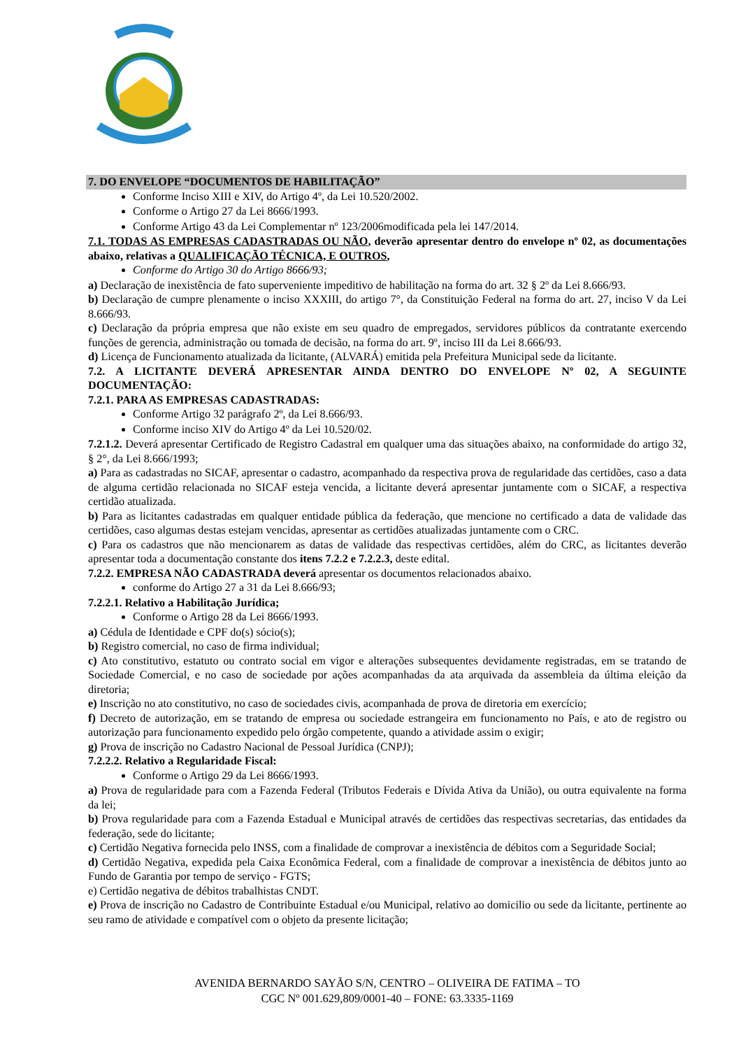7. DO ENVELOPE “DOCUMENTOS DE HABILITAÇÃO”
Conforme Inciso XIII e XIV, do Artigo 4º, da Lei 10.520/2002.
Conforme o Artigo 27 da Lei 8666/1993.
Conforme Artigo 43 da Lei Complementar nº 123/2006modificada pela lei 147/2014.
7.1. TODAS AS EMPRESAS CADASTRADAS OU NÃO, deverão apresentar dentro do envelope nº 02, as documentações abaixo, relativas a QUALIFICAÇÃO TÉCNICA, E OUTROS,
Conforme do Artigo 30 do Artigo 8666/93;
a) Declaração de inexistência de fato superveniente impeditivo de habilitação na forma do art. 32 § 2º da Lei 8.666/93.
b) Declaração de cumpre plenamente o inciso XXXIII, do artigo 7°, da Constituição Federal na forma do art. 27, inciso V da Lei 8.666/93.
c) Declaração da própria empresa que não existe em seu quadro de empregados, servidores públicos da contratante exercendo funções de gerencia, administração ou tomada de decisão, na forma do art. 9º, inciso III da Lei 8.666/93.
d) Licença de Funcionamento atualizada da licitante, (ALVARÁ) emitida pela Prefeitura Municipal sede da licitante.
7.2. A LICITANTE DEVERÁ APRESENTAR AINDA DENTRO DO ENVELOPE Nº 02, A SEGUINTE DOCUMENTAÇÃO:
7.2.1. PARA AS EMPRESAS CADASTRADAS:
Conforme Artigo 32 parágrafo 2º, da Lei 8.666/93.
Conforme inciso XIV do Artigo 4º da Lei 10.520/02.
7.2.1.2. Deverá apresentar Certificado de Registro Cadastral em qualquer uma das situações abaixo, na conformidade do artigo 32, § 2°, da Lei 8.666/1993;
a) Para as cadastradas no SICAF, apresentar o cadastro, acompanhado da respectiva prova de regularidade das certidões, caso a data de alguma certidão relacionada no SICAF esteja vencida, a licitante deverá apresentar juntamente com o SICAF, a respectiva certidão atualizada.
b) Para as licitantes cadastradas em qualquer entidade pública da federação, que mencione no certificado a data de validade das certidões, caso algumas destas estejam vencidas, apresentar as certidões atualizadas juntamente com o CRC.
c) Para os cadastros que não mencionarem as datas de validade das respectivas certidões, além do CRC, as licitantes deverão apresentar toda a documentação constante dos itens 7.2.2 e 7.2.2.3, deste edital.
7.2.2. EMPRESA NÃO CADASTRADA deverá apresentar os documentos relacionados abaixo.
conforme do Artigo 27 a 31 da Lei 8.666/93;
7.2.2.1. Relativo a Habilitação Jurídica;
Conforme o Artigo 28 da Lei 8666/1993.
a) Cédula de Identidade e CPF do(s) sócio(s);
b) Registro comercial, no caso de firma individual;
c) Ato constitutivo, estatuto ou contrato social em vigor e alterações subsequentes devidamente registradas, em se tratando de Sociedade Comercial, e no caso de sociedade por ações acompanhadas da ata arquivada da assembleia da última eleição da diretoria;
e) Inscrição no ato constitutivo, no caso de sociedades civis, acompanhada de prova de diretoria em exercício;
f) Decreto de autorização, em se tratando de empresa ou sociedade estrangeira em funcionamento no País, e ato de registro ou autorização para funcionamento expedido pelo órgão competente, quando a atividade assim o exigir;
g) Prova de inscrição no Cadastro Nacional de Pessoal Jurídica (CNPJ);
7.2.2.2. Relativo a Regularidade Fiscal:
Conforme o Artigo 29 da Lei 8666/1993.
a) Prova de regularidade para com a Fazenda Federal (Tributos Federais e Dívida Ativa da União), ou outra equivalente na forma da lei;
b) Prova regularidade para com a Fazenda Estadual e Municipal através de certidões das respectivas secretarias, das entidades da federação, sede do licitante;
c) Certidão Negativa fornecida pelo INSS, com a finalidade de comprovar a inexistência de débitos com a Seguridade Social;
d) Certidão Negativa, expedida pela Caixa Econômica Federal, com a finalidade de comprovar a inexistência de débitos junto ao Fundo de Garantia por tempo de serviço - FGTS;
e) Certidão negativa de débitos trabalhistas CNDT.
e) Prova de inscrição no Cadastro de Contribuinte Estadual e/ou Municipal, relativo ao domicilio ou sede da licitante, pertinente ao seu ramo de atividade e compatível com o objeto da presente licitação;
AVENIDA BERNARDO SAYÃO S/N, CENTRO – OLIVEIRA DE FATIMA – TO
CGC Nº 001.629,809/0001-40 – FONE: 63.3335-1169